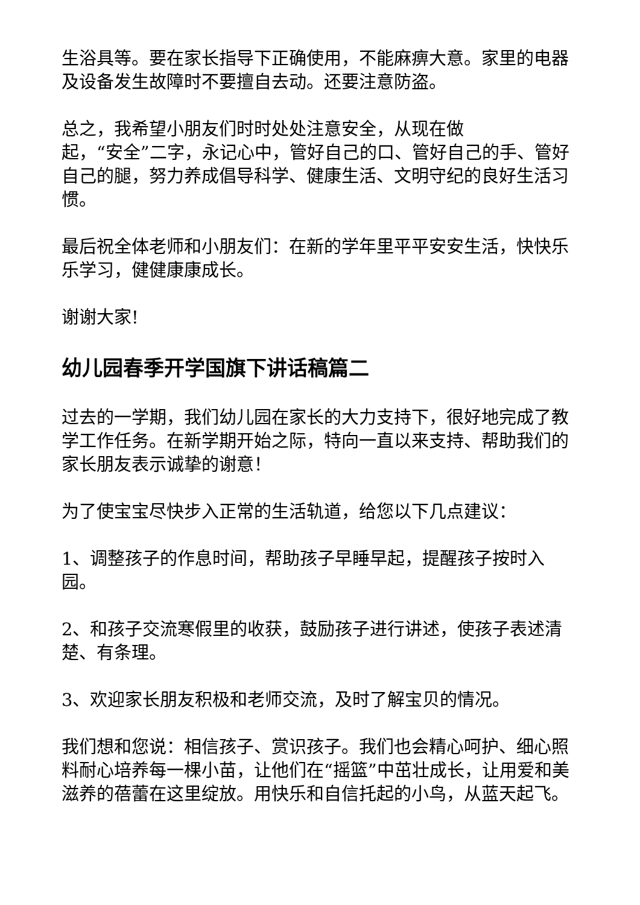生浴具等。要在家长指导下正确使用，不能麻痹大意。家里的电器及设备发生故障时不要擅自去动。还要注意防盗。
总之，我希望小朋友们时时处处注意安全，从现在做
起，“安全”二字，永记心中，管好自己的口、管好自己的手、管好自己的腿，努力养成倡导科学、健康生活、文明守纪的良好生活习惯。
最后祝全体老师和小朋友们：在新的学年里平平安安生活，快快乐乐学习，健健康康成长。
谢谢大家!
幼儿园春季开学国旗下讲话稿篇二
过去的一学期，我们幼儿园在家长的大力支持下，很好地完成了教学工作任务。在新学期开始之际，特向一直以来支持、帮助我们的家长朋友表示诚挚的谢意！
为了使宝宝尽快步入正常的生活轨道，给您以下几点建议：
1、调整孩子的作息时间，帮助孩子早睡早起，提醒孩子按时入园。
2、和孩子交流寒假里的收获，鼓励孩子进行讲述，使孩子表述清楚、有条理。
3、欢迎家长朋友积极和老师交流，及时了解宝贝的情况。
我们想和您说：相信孩子、赏识孩子。我们也会精心呵护、细心照料耐心培养每一棵小苗，让他们在“摇篮”中茁壮成长，让用爱和美滋养的蓓蕾在这里绽放。用快乐和自信托起的小鸟，从蓝天起飞。